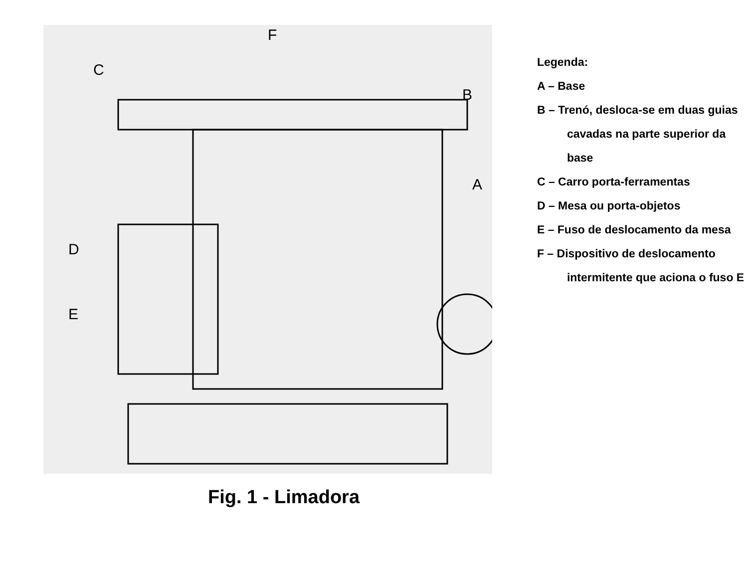C
F
B
A
D
E
Fig. 1 - Limadora
Legenda:
A – Base
B – Trenó, desloca-se em duas guias
cavadas na parte superior da base
C – Carro porta-ferramentas
D – Mesa ou porta-objetos
E – Fuso de deslocamento da mesa
F – Dispositivo de deslocamento
intermitente que aciona o fuso E